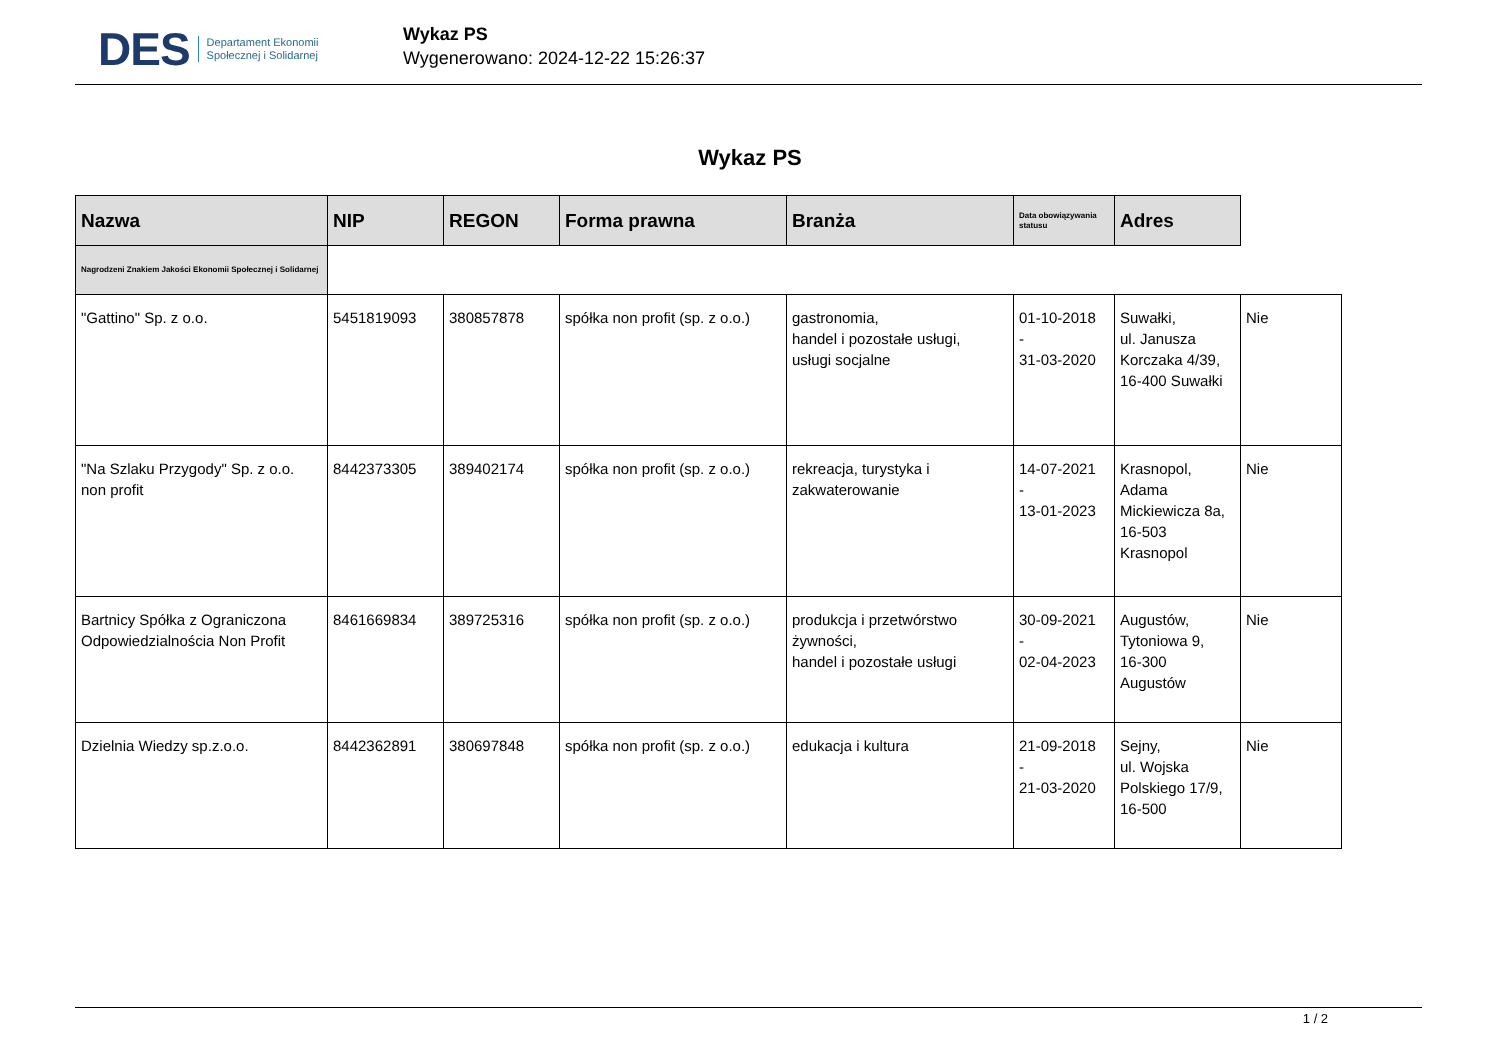DES Departament Ekonomii
Społecznej i Solidarnej
Wykaz PS
Wygenerowano: 2024-12-22 15:26:37
Wykaz PS
| Nazwa | NIP | REGON | Forma prawna | Branża | Data obowiązywania statusu | Adres | |
| --- | --- | --- | --- | --- | --- | --- | --- |
| Nagrodzeni Znakiem Jakości Ekonomii Społecznej i Solidarnej | | | | | | | |
| "Gattino" Sp. z o.o. | 5451819093 | 380857878 | spółka non profit (sp. z o.o.) | gastronomia, handel i pozostałe usługi, usługi socjalne | 01-10-2018 - 31-03-2020 | Suwałki, ul. Janusza Korczaka 4/39, 16-400 Suwałki | Nie |
| "Na Szlaku Przygody" Sp. z o.o. non profit | 8442373305 | 389402174 | spółka non profit (sp. z o.o.) | rekreacja, turystyka i zakwaterowanie | 14-07-2021 - 13-01-2023 | Krasnopol, Adama Mickiewicza 8a, 16-503 Krasnopol | Nie |
| Bartnicy Spółka z Ograniczona Odpowiedzialnościa Non Profit | 8461669834 | 389725316 | spółka non profit (sp. z o.o.) | produkcja i przetwórstwo żywności, handel i pozostałe usługi | 30-09-2021 - 02-04-2023 | Augustów, Tytoniowa 9, 16-300 Augustów | Nie |
| Dzielnia Wiedzy sp.z.o.o. | 8442362891 | 380697848 | spółka non profit (sp. z o.o.) | edukacja i kultura | 21-09-2018 - 21-03-2020 | Sejny, ul. Wojska Polskiego 17/9, 16-500 | Nie |
1 / 2